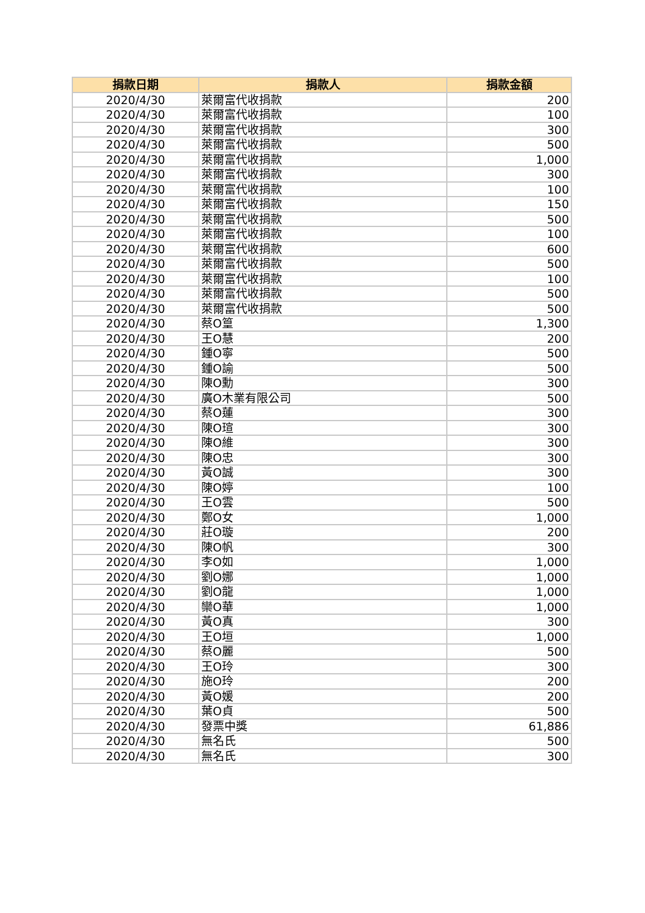| 捐款日期 | 捐款人 | 捐款金額 |
| --- | --- | --- |
| 2020/4/30 | 萊爾富代收捐款 | 200 |
| 2020/4/30 | 萊爾富代收捐款 | 100 |
| 2020/4/30 | 萊爾富代收捐款 | 300 |
| 2020/4/30 | 萊爾富代收捐款 | 500 |
| 2020/4/30 | 萊爾富代收捐款 | 1,000 |
| 2020/4/30 | 萊爾富代收捐款 | 300 |
| 2020/4/30 | 萊爾富代收捐款 | 100 |
| 2020/4/30 | 萊爾富代收捐款 | 150 |
| 2020/4/30 | 萊爾富代收捐款 | 500 |
| 2020/4/30 | 萊爾富代收捐款 | 100 |
| 2020/4/30 | 萊爾富代收捐款 | 600 |
| 2020/4/30 | 萊爾富代收捐款 | 500 |
| 2020/4/30 | 萊爾富代收捐款 | 100 |
| 2020/4/30 | 萊爾富代收捐款 | 500 |
| 2020/4/30 | 萊爾富代收捐款 | 500 |
| 2020/4/30 | 蔡O篁 | 1,300 |
| 2020/4/30 | 王O慧 | 200 |
| 2020/4/30 | 鍾O寧 | 500 |
| 2020/4/30 | 鍾O諭 | 500 |
| 2020/4/30 | 陳O勳 | 300 |
| 2020/4/30 | 廣O木業有限公司 | 500 |
| 2020/4/30 | 蔡O蓮 | 300 |
| 2020/4/30 | 陳O瑄 | 300 |
| 2020/4/30 | 陳O維 | 300 |
| 2020/4/30 | 陳O忠 | 300 |
| 2020/4/30 | 黃O誠 | 300 |
| 2020/4/30 | 陳O婷 | 100 |
| 2020/4/30 | 王O雲 | 500 |
| 2020/4/30 | 鄭O女 | 1,000 |
| 2020/4/30 | 莊O璇 | 200 |
| 2020/4/30 | 陳O帆 | 300 |
| 2020/4/30 | 李O如 | 1,000 |
| 2020/4/30 | 劉O娜 | 1,000 |
| 2020/4/30 | 劉O龍 | 1,000 |
| 2020/4/30 | 欒O華 | 1,000 |
| 2020/4/30 | 黃O真 | 300 |
| 2020/4/30 | 王O垣 | 1,000 |
| 2020/4/30 | 蔡O麗 | 500 |
| 2020/4/30 | 王O玲 | 300 |
| 2020/4/30 | 施O玲 | 200 |
| 2020/4/30 | 黃O媛 | 200 |
| 2020/4/30 | 葉O貞 | 500 |
| 2020/4/30 | 發票中獎 | 61,886 |
| 2020/4/30 | 無名氏 | 500 |
| 2020/4/30 | 無名氏 | 300 |